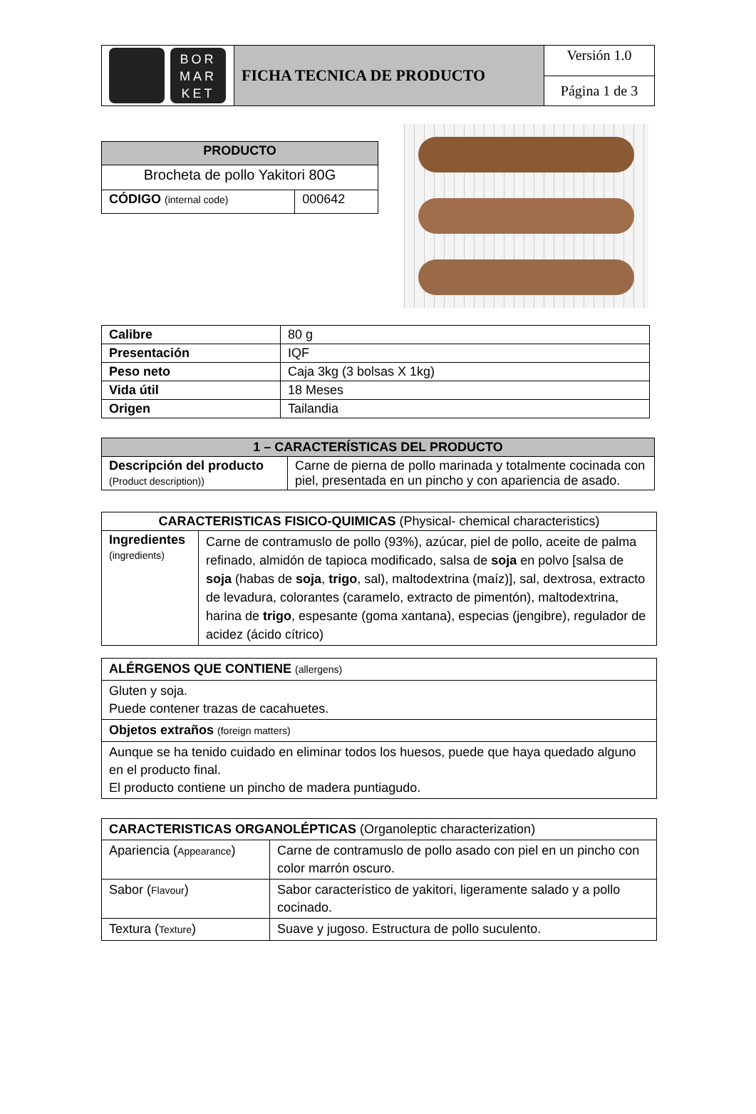| BOR MAR KET | FICHA TECNICA DE PRODUCTO | Versión 1.0 |
| | | Página 1 de 3 |
| PRODUCTO | |
| --- | --- |
| Brocheta de pollo Yakitori 80G | |
| CÓDIGO (internal code) | 000642 |
| Calibre | 80 g |
| Presentación | IQF |
| Peso neto | Caja 3kg (3 bolsas X 1kg) |
| Vida útil | 18 Meses |
| Origen | Tailandia |
| 1 – CARACTERÍSTICAS DEL PRODUCTO | |
| --- | --- |
| Descripción del producto (Product description)) | Carne de pierna de pollo marinada y totalmente cocinada con piel, presentada en un pincho y con apariencia de asado. |
| CARACTERISTICAS FISICO-QUIMICAS (Physical- chemical characteristics) | |
| Ingredientes (ingredients) | Carne de contramuslo de pollo (93%), azúcar, piel de pollo, aceite de palma refinado, almidón de tapioca modificado, salsa de soja en polvo [salsa de soja (habas de soja , trigo , sal), maltodextrina (maíz)], sal, dextrosa, extracto de levadura, colorantes (caramelo, extracto de pimentón), maltodextrina, harina de trigo , espesante (goma xantana), especias (jengibre), regulador de acidez (ácido cítrico) |
| ALÉRGENOS QUE CONTIENE (allergens) |
| Gluten y soja. Puede contener trazas de cacahuetes. |
| Objetos extraños (foreign matters) |
| Aunque se ha tenido cuidado en eliminar todos los huesos, puede que haya quedado alguno en el producto final. El producto contiene un pincho de madera puntiagudo. |
| CARACTERISTICAS ORGANOLÉPTICAS (Organoleptic characterization) | |
| Apariencia ( Appearance ) | Carne de contramuslo de pollo asado con piel en un pincho con color marrón oscuro. |
| Sabor ( Flavour ) | Sabor característico de yakitori, ligeramente salado y a pollo cocinado. |
| Textura ( Texture ) | Suave y jugoso. Estructura de pollo suculento. |